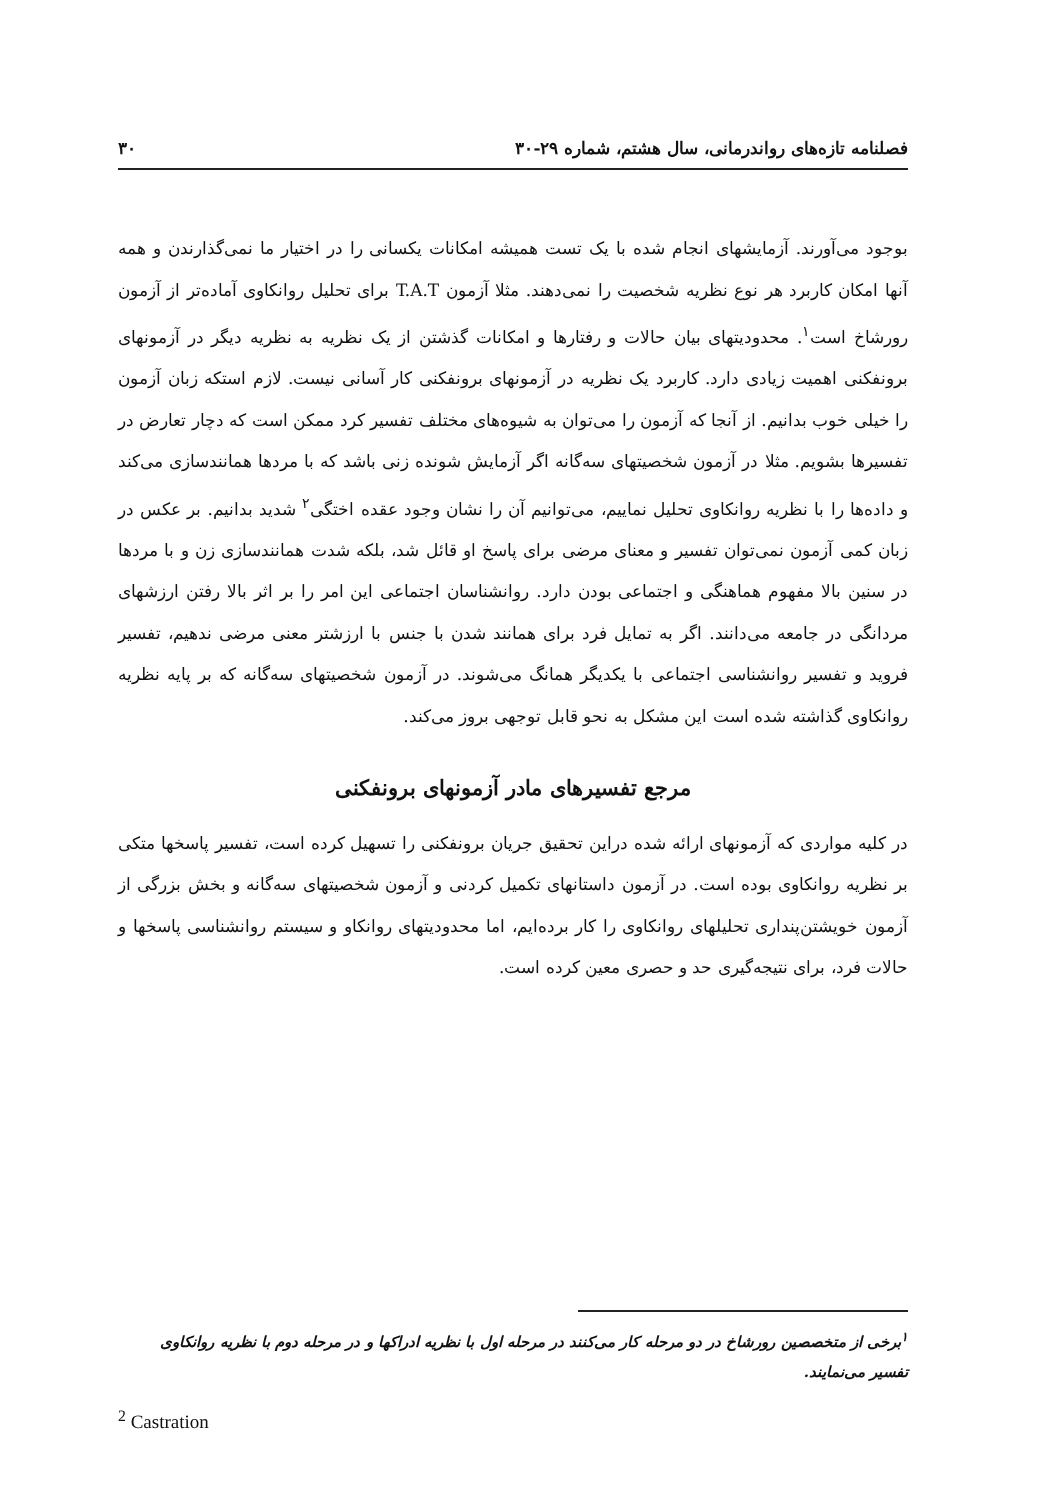فصلنامه تازه‌های رواندرمانی، سال هشتم، شماره ۲۹-۳۰ ۳۰
بوجود می‌آورند. آزمایشهای انجام شده با یک تست همیشه امکانات یکسانی را در اختیار ما نمی‌گذارندن و همه آنها امکان کاربرد هر نوع نظریه شخصیت را نمی‌دهند. مثلا آزمون T.A.T برای تحلیل روانکاوی آماده‌تر از آزمون رورشاخ است<sup>۱</sup>. محدودیتهای بیان حالات و رفتارها و امکانات گذشتن از یک نظریه به نظریه دیگر در آزمونهای برونفکنی اهمیت زیادی دارد. کاربرد یک نظریه در آزمونهای برونفکنی کار آسانی نیست. لازم استکه زبان آزمون را خیلی خوب بدانیم. از آنجا که آزمون را می‌توان به شیوه‌های مختلف تفسیر کرد ممکن است که دچار تعارض در تفسیرها بشویم. مثلا در آزمون شخصیتهای سه‌گانه اگر آزمایش شونده زنی باشد که با مردها همانندسازی می‌کند و داده‌ها را با نظریه روانکاوی تحلیل نماییم، می‌توانیم آن را نشان وجود عقده اختگی<sup>۲</sup> شدید بدانیم. بر عکس در زبان کمی آزمون نمی‌توان تفسیر و معنای مرضی برای پاسخ او قائل شد، بلکه شدت همانندسازی زن و با مردها در سنین بالا مفهوم هماهنگی و اجتماعی بودن دارد. روانشناسان اجتماعی این امر را بر اثر بالا رفتن ارزشهای مردانگی در جامعه می‌دانند. اگر به تمایل فرد برای همانند شدن با جنس با ارزشتر معنی مرضی ندهیم، تفسیر فروید و تفسیر روانشناسی اجتماعی با یکدیگر همانگ می‌شوند. در آزمون شخصیتهای سه‌گانه که بر پایه نظریه روانکاوی گذاشته شده است این مشکل به نحو قابل توجهی بروز می‌کند.
مرجع تفسیرهای مادر آزمونهای برونفکنی
در کلیه مواردی که آزمونهای ارائه شده دراین تحقیق جریان برونفکنی را تسهیل کرده است، تفسیر پاسخها متکی بر نظریه روانکاوی بوده است. در آزمون داستانهای تکمیل کردنی و آزمون شخصیتهای سه‌گانه و بخش بزرگی از آزمون خویشتن‌پنداری تحلیلهای روانکاوی را کار برده‌ایم، اما محدودیتهای روانکاو و سیستم روانشناسی پاسخها و حالات فرد، برای نتیجه‌گیری حد و حصری معین کرده است.
<sup>۱</sup> برخی از متخصصین رورشاخ در دو مرحله کار می‌کنند در مرحله اول با نظریه ادراکها و در مرحله دوم با نظریه روانکاوی تفسیر می‌نمایند.
<sup>2</sup> Castration